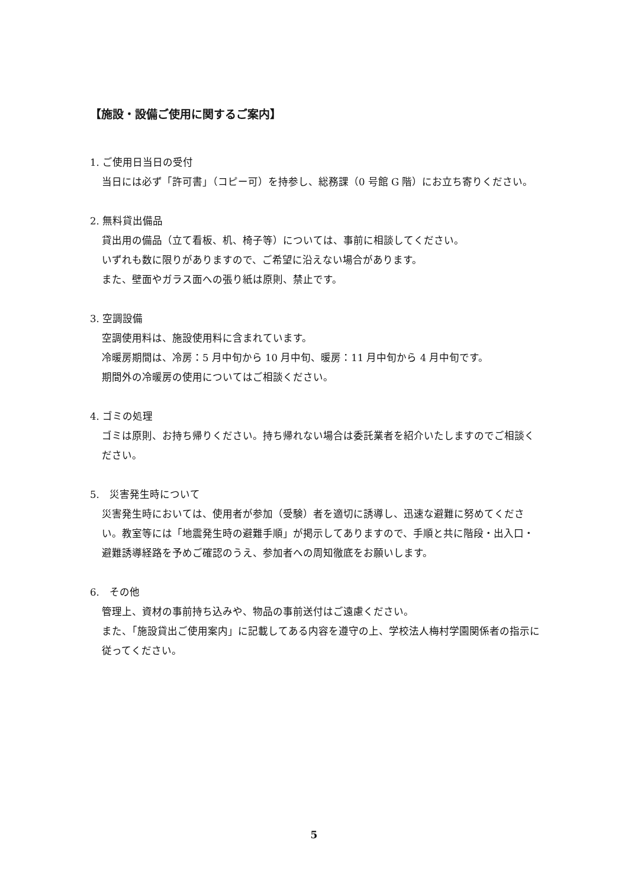【施設・設備ご使用に関するご案内】
1. ご使用日当日の受付
当日には必ず「許可書」（コピー可）を持参し、総務課（0 号館 G 階）にお立ち寄りください。
2. 無料貸出備品
貸出用の備品（立て看板、机、椅子等）については、事前に相談してください。
いずれも数に限りがありますので、ご希望に沿えない場合があります。
また、壁面やガラス面への張り紙は原則、禁止です。
3. 空調設備
空調使用料は、施設使用料に含まれています。
冷暖房期間は、冷房：5 月中旬から 10 月中旬、暖房：11 月中旬から 4 月中旬です。
期間外の冷暖房の使用についてはご相談ください。
4. ゴミの処理
ゴミは原則、お持ち帰りください。持ち帰れない場合は委託業者を紹介いたしますのでご相談ください。
5.　災害発生時について
災害発生時においては、使用者が参加（受験）者を適切に誘導し、迅速な避難に努めてください。教室等には「地震発生時の避難手順」が掲示してありますので、手順と共に階段・出入口・避難誘導経路を予めご確認のうえ、参加者への周知徹底をお願いします。
6.　その他
管理上、資材の事前持ち込みや、物品の事前送付はご遠慮ください。
また、「施設貸出ご使用案内」に記載してある内容を遵守の上、学校法人梅村学園関係者の指示に従ってください。
5